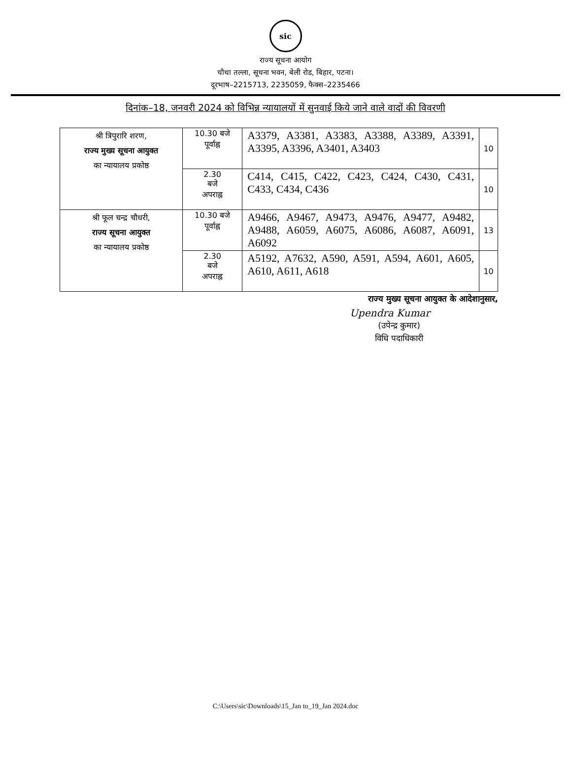sic
राज्य सूचना आयोग
चौथा तल्ला, सूचना भवन, बेली रोड, बिहार, पटना।
दूरभाष–2215713, 2235059, फैक्स–2235466
दिनांक–18, जनवरी 2024 को विभिन्न न्यायालयों में सुनवाई किये जाने वाले वादों की विवरणी
| श्री त्रिपुरारि शरण, राज्य मुख्य सूचना आयुक्त का न्यायालय प्रकोष्ठ | 10.30 बजे पूर्वाह्न | A3379, A3381, A3383, A3388, A3389, A3391, A3395, A3396, A3401, A3403 | 10 |
| | 2.30 बजे अपराह्न | C414, C415, C422, C423, C424, C430, C431, C433, C434, C436 | 10 |
| श्री फूल चन्द्र चौधरी, राज्य सूचना आयुक्त का न्यायालय प्रकोष्ठ | 10.30 बजे पूर्वाह्न | A9466, A9467, A9473, A9476, A9477, A9482, A9488, A6059, A6075, A6086, A6087, A6091, A6092 | 13 |
| | 2.30 बजे अपराह्न | A5192, A7632, A590, A591, A594, A601, A605, A610, A611, A618 | 10 |
राज्य मुख्य सूचना आयुक्त के आदेशानुसार,
Upendra Kumar
(उपेन्द्र कुमार)
विधि पदाधिकारी
C:\Users\sic\Downloads\15_Jan to_19_Jan 2024.doc